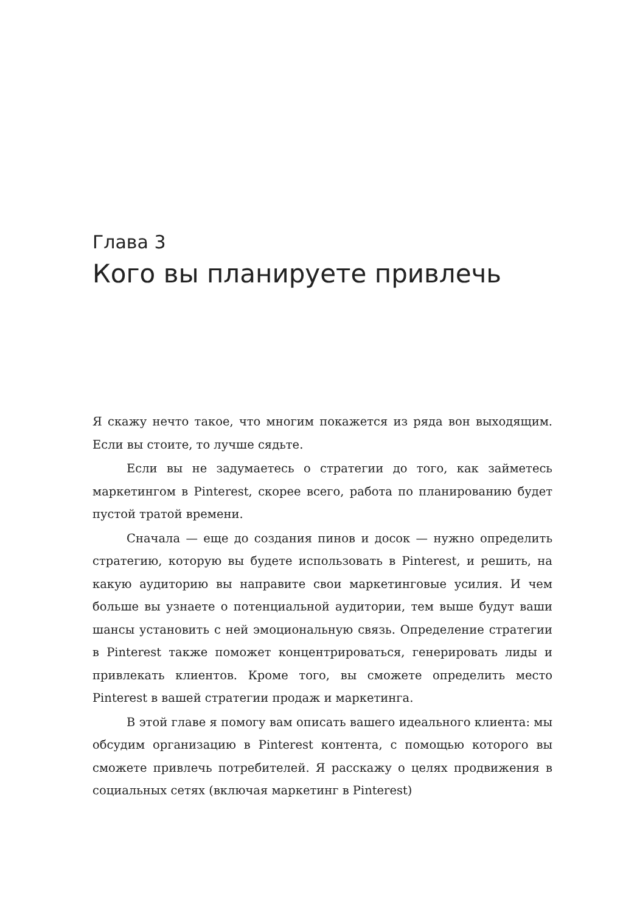Глава 3
Кого вы планируете привлечь
Я скажу нечто такое, что многим покажется из ряда вон выходящим. Если вы стоите, то лучше сядьте.
Если вы не задумаетесь о стратегии до того, как займетесь маркетингом в Pinterest, скорее всего, работа по планированию будет пустой тратой времени.
Сначала — еще до создания пинов и досок — нужно определить стратегию, которую вы будете использовать в Pinterest, и решить, на какую аудиторию вы направите свои маркетинговые усилия. И чем больше вы узнаете о потенциальной аудитории, тем выше будут ваши шансы установить с ней эмоциональную связь. Определение стратегии в Pinterest также поможет концентрироваться, генерировать лиды и привлекать клиентов. Кроме того, вы сможете определить место Pinterest в вашей стратегии продаж и маркетинга.
В этой главе я помогу вам описать вашего идеального клиента: мы обсудим организацию в Pinterest контента, с помощью которого вы сможете привлечь потребителей. Я расскажу о целях продвижения в социальных сетях (включая маркетинг в Pinterest)